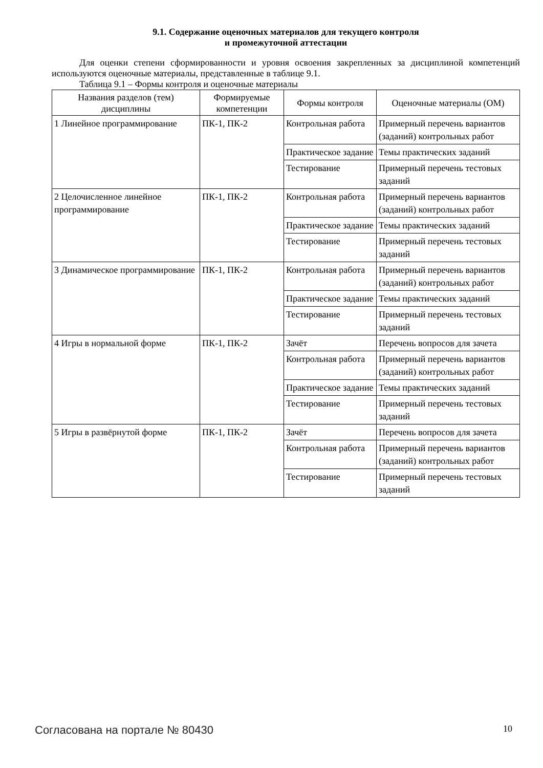9.1. Содержание оценочных материалов для текущего контроля
и промежуточной аттестации
Для оценки степени сформированности и уровня освоения закрепленных за дисциплиной компетенций используются оценочные материалы, представленные в таблице 9.1.
Таблица 9.1 – Формы контроля и оценочные материалы
| Названия разделов (тем) дисциплины | Формируемые компетенции | Формы контроля | Оценочные материалы (ОМ) |
| --- | --- | --- | --- |
| 1 Линейное программирование | ПК-1, ПК-2 | Контрольная работа | Примерный перечень вариантов (заданий) контрольных работ |
| | | Практическое задание | Темы практических заданий |
| | | Тестирование | Примерный перечень тестовых заданий |
| 2 Целочисленное линейное программирование | ПК-1, ПК-2 | Контрольная работа | Примерный перечень вариантов (заданий) контрольных работ |
| | | Практическое задание | Темы практических заданий |
| | | Тестирование | Примерный перечень тестовых заданий |
| 3 Динамическое программирование | ПК-1, ПК-2 | Контрольная работа | Примерный перечень вариантов (заданий) контрольных работ |
| | | Практическое задание | Темы практических заданий |
| | | Тестирование | Примерный перечень тестовых заданий |
| 4 Игры в нормальной форме | ПК-1, ПК-2 | Зачёт | Перечень вопросов для зачета |
| | | Контрольная работа | Примерный перечень вариантов (заданий) контрольных работ |
| | | Практическое задание | Темы практических заданий |
| | | Тестирование | Примерный перечень тестовых заданий |
| 5 Игры в развёрнутой форме | ПК-1, ПК-2 | Зачёт | Перечень вопросов для зачета |
| | | Контрольная работа | Примерный перечень вариантов (заданий) контрольных работ |
| | | Тестирование | Примерный перечень тестовых заданий |
Согласована на портале № 80430 10